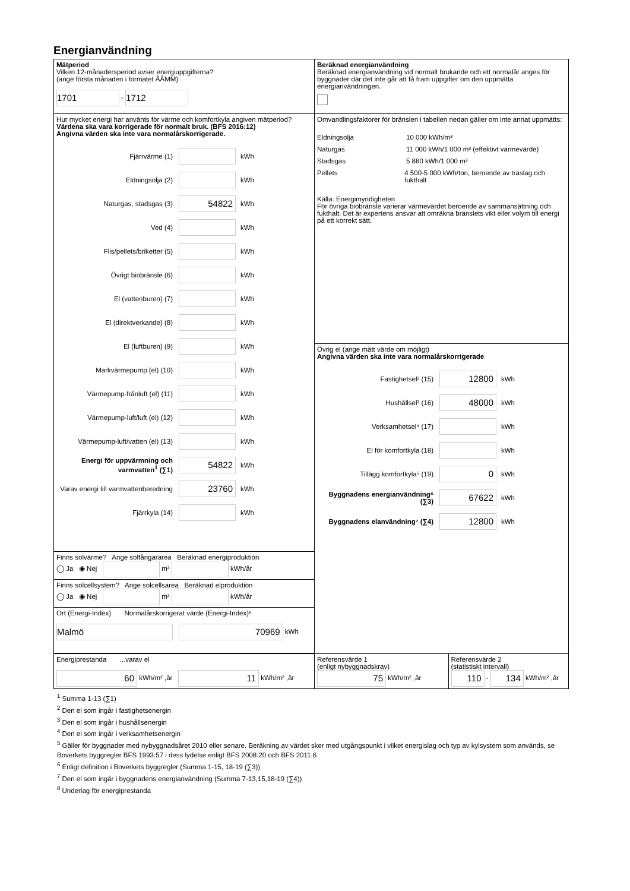Energianvändning
| Mätperiod Vilken 12-månadersperiod avser energiuppgifterna? (ange första månaden i formatet ÅÅMM) 1701 - 1712 | Beräknad energianvändning Beräknad energianvändning vid normalt brukande och ett normalår anges för byggnader där det inte går att få fram uppgifter om den uppmätta energianvändningen. | |
| Hur mycket energi har använts för värme och komfortkyla angiven mätperiod? Värdena ska vara korrigerade för normalt bruk. (BFS 2016:12) Angivna värden ska inte vara normalårskorrigerade. Fjärrvärme (1) kWh Eldningsolja (2) kWh Naturgas, stadsgas (3) 54822 kWh Ved (4) kWh Flis/pellets/briketter (5) kWh Övrigt biobränsle (6) kWh El (vattenburen) (7) kWh El (direktverkande) (8) kWh El (luftburen) (9) kWh Markvärmepump (el) (10) kWh Värmepump-frånluft (el) (11) kWh Värmepump-luft/luft (el) (12) kWh Värmepump-luft/vatten (el) (13) kWh Energi för uppvärmning och varmvatten<sup>1</sup> (∑1) 54822 kWh Varav energi till varmvattenberedning 23760 kWh Fjärrkyla (14) kWh | Omvandlingsfaktorer för bränslen i tabellen nedan gäller om inte annat uppmätts: Eldningsolja 10 000 kWh/m³ Naturgas 11 000 kWh/1 000 m³ (effektivt värmevärde) Stadsgas 5 880 kWh/1 000 m³ Pellets 4 500-5 000 kWh/ton, beroende av träslag och fukthalt Källa: Energimyndigheten För övriga biobränsle varierar värmevärdet beroende av sammansättning och fukthalt. Det är expertens ansvar att omräkna bränslets vikt eller volym till energi på ett korrekt sätt. | |
| | Övrig el (ange mätt värde om möjligt) Angivna värden ska inte vara normalårskorrigerade Fastighetsel² (15) 12800 kWh Hushållsel³ (16) 48000 kWh Verksamhetsel⁴ (17) kWh El för komfortkyla (18) kWh Tillägg komfortkyla⁵ (19) 0 kWh Byggnadens energianvändning⁶ (∑3) 67622 kWh Byggnadens elanvändning⁷ (∑4) 12800 kWh | |
| Finns solvärme? Ange solfångararea Beräknad energiproduktion ◯ Ja ◉ Nej m² kWh/år | | |
| Finns solcellsystem? Ange solcellsarea Beräknad elproduktion ◯ Ja ◉ Nej m² kWh/år | | |
| Ort (Energi-Index) Normalårskorrigerat värde (Energi-Index)⁸ Malmö 70969 kWh | | |
| Energiprestanda ...varav el 60 kWh/m² ,år 11 kWh/m² ,år | Referensvärde 1 (enligt nybyggnadskrav) 75 kWh/m² ,år | Referensvärde 2 (statistiskt intervall) 110 - 134 kWh/m² ,år |
<sup>1</sup> Summa 1-13 (∑1)
<sup>2</sup> Den el som ingår i fastighetsenergin
<sup>3</sup> Den el som ingår i hushållsenergin
<sup>4</sup> Den el som ingår i verksamhetsenergin
<sup>5</sup> Gäller för byggnader med nybyggnadsåret 2010 eller senare. Beräkning av värdet sker med utgångspunkt i vilket energislag och typ av kylsystem som används, se Boverkets byggregler BFS 1993:57 i dess lydelse enligt BFS 2008:20 och BFS 2011:6
<sup>6</sup> Enligt definition i Boverkets byggregler (Summa 1-15, 18-19 (∑3))
<sup>7</sup> Den el som ingår i byggnadens energianvändning (Summa 7-13,15,18-19 (∑4))
<sup>8</sup> Underlag för energiprestanda